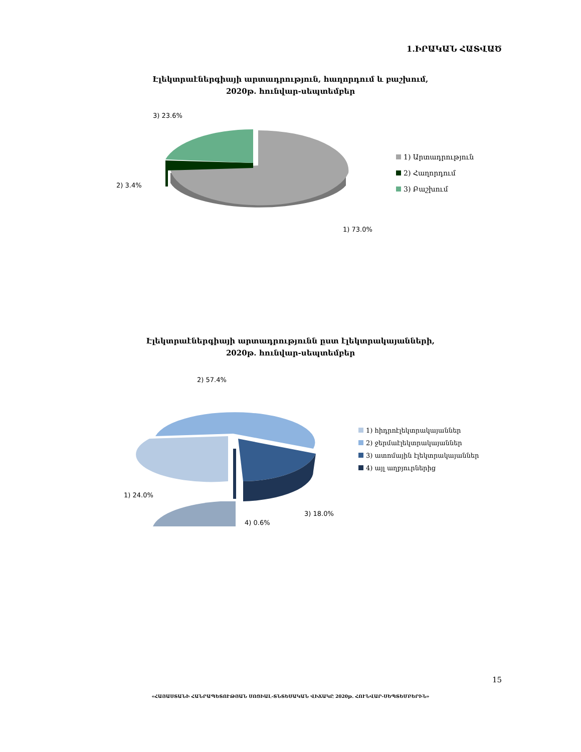1.ԻՐԱԿԱՆ ՀԱՏՎԱԾ
Էլեկտրաէներգիայի արտադրություն, հաղորդում և բաշխում,
2020թ. հունվար-սեպտեմբեր
3) 23.6%
2) 3.4%
1) 73.0%
1) Արտադրություն
2) Հաղորդում
3) Բաշխում
Էլեկտրաէներգիայի արտադրությունն ըստ էլեկտրակայանների,
2020թ. հունվար-սեպտեմբեր
2) 57.4%
1) 24.0%
3) 18.0%
4) 0.6%
1) հիդրոէլեկտրակայաններ
2) ջերմաէլեկտրակայաններ
3) ատոմային էլեկտրակայաններ
4) այլ աղբյուրներից
15
«ՀԱՅԱՍՏԱՆԻ ՀԱՆՐԱՊԵՏՈՒԹՅԱՆ ՍՈՑԻԱԼ-ՏՆՏԵՍԱԿԱՆ ՎԻՃԱԿԸ 2020թ. ՀՈՒՆՎԱՐ-ՍԵՊՏԵՄԲԵՐԻՆ»